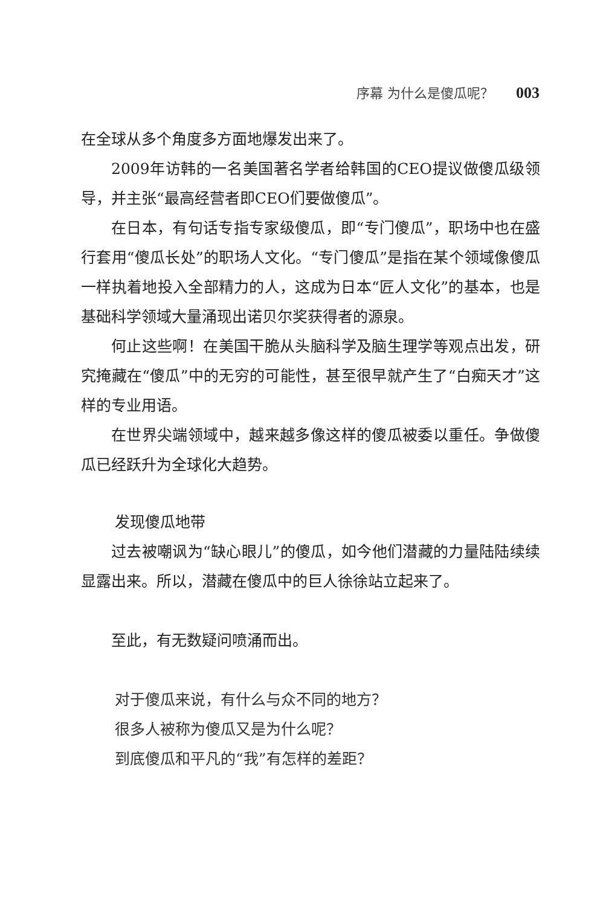序幕 为什么是傻瓜呢？ 003
在全球从多个角度多方面地爆发出来了。
2009年访韩的一名美国著名学者给韩国的CEO提议做傻瓜级领导，并主张“最高经营者即CEO们要做傻瓜”。
在日本，有句话专指专家级傻瓜，即“专门傻瓜”，职场中也在盛行套用“傻瓜长处”的职场人文化。“专门傻瓜”是指在某个领域像傻瓜一样执着地投入全部精力的人，这成为日本“匠人文化”的基本，也是基础科学领域大量涌现出诺贝尔奖获得者的源泉。
何止这些啊！在美国干脆从头脑科学及脑生理学等观点出发，研究掩藏在“傻瓜”中的无穷的可能性，甚至很早就产生了“白痴天才”这样的专业用语。
在世界尖端领域中，越来越多像这样的傻瓜被委以重任。争做傻瓜已经跃升为全球化大趋势。
发现傻瓜地带
过去被嘲讽为“缺心眼儿”的傻瓜，如今他们潜藏的力量陆陆续续显露出来。所以，潜藏在傻瓜中的巨人徐徐站立起来了。
至此，有无数疑问喷涌而出。
对于傻瓜来说，有什么与众不同的地方？
很多人被称为傻瓜又是为什么呢？
到底傻瓜和平凡的“我”有怎样的差距？